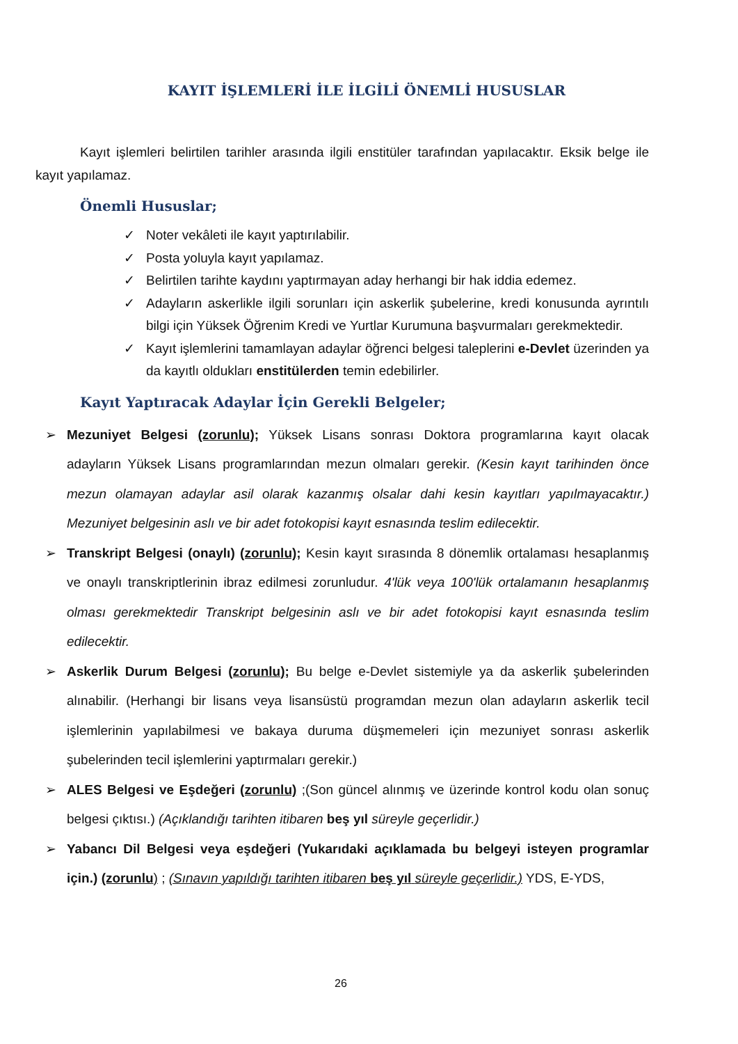KAYIT İŞLEMLERİ İLE İLGİLİ ÖNEMLİ HUSUSLAR
Kayıt işlemleri belirtilen tarihler arasında ilgili enstitüler tarafından yapılacaktır. Eksik belge ile kayıt yapılamaz.
Önemli Hususlar;
✓ Noter vekâleti ile kayıt yaptırılabilir.
✓ Posta yoluyla kayıt yapılamaz.
✓ Belirtilen tarihte kaydını yaptırmayan aday herhangi bir hak iddia edemez.
✓ Adayların askerlikle ilgili sorunları için askerlik şubelerine, kredi konusunda ayrıntılı bilgi için Yüksek Öğrenim Kredi ve Yurtlar Kurumuna başvurmaları gerekmektedir.
✓ Kayıt işlemlerini tamamlayan adaylar öğrenci belgesi taleplerini e-Devlet üzerinden ya da kayıtlı oldukları enstitülerden temin edebilirler.
Kayıt Yaptıracak Adaylar İçin Gerekli Belgeler;
➢ Mezuniyet Belgesi (zorunlu); Yüksek Lisans sonrası Doktora programlarına kayıt olacak adayların Yüksek Lisans programlarından mezun olmaları gerekir. (Kesin kayıt tarihinden önce mezun olamayan adaylar asil olarak kazanmış olsalar dahi kesin kayıtları yapılmayacaktır.) Mezuniyet belgesinin aslı ve bir adet fotokopisi kayıt esnasında teslim edilecektir.
➢ Transkript Belgesi (onaylı) (zorunlu); Kesin kayıt sırasında 8 dönemlik ortalaması hesaplanmış ve onaylı transkriptlerinin ibraz edilmesi zorunludur. 4'lük veya 100'lük ortalamanın hesaplanmış olması gerekmektedir Transkript belgesinin aslı ve bir adet fotokopisi kayıt esnasında teslim edilecektir.
➢ Askerlik Durum Belgesi (zorunlu); Bu belge e-Devlet sistemiyle ya da askerlik şubelerinden alınabilir. (Herhangi bir lisans veya lisansüstü programdan mezun olan adayların askerlik tecil işlemlerinin yapılabilmesi ve bakaya duruma düşmemeleri için mezuniyet sonrası askerlik şubelerinden tecil işlemlerini yaptırmaları gerekir.)
➢ ALES Belgesi ve Eşdeğeri (zorunlu) ;(Son güncel alınmış ve üzerinde kontrol kodu olan sonuç belgesi çıktısı.) (Açıklandığı tarihten itibaren beş yıl süreyle geçerlidir.)
➢ Yabancı Dil Belgesi veya eşdeğeri (Yukarıdaki açıklamada bu belgeyi isteyen programlar için.) (zorunlu) ; (Sınavın yapıldığı tarihten itibaren beş yıl süreyle geçerlidir.) YDS, E-YDS,
26